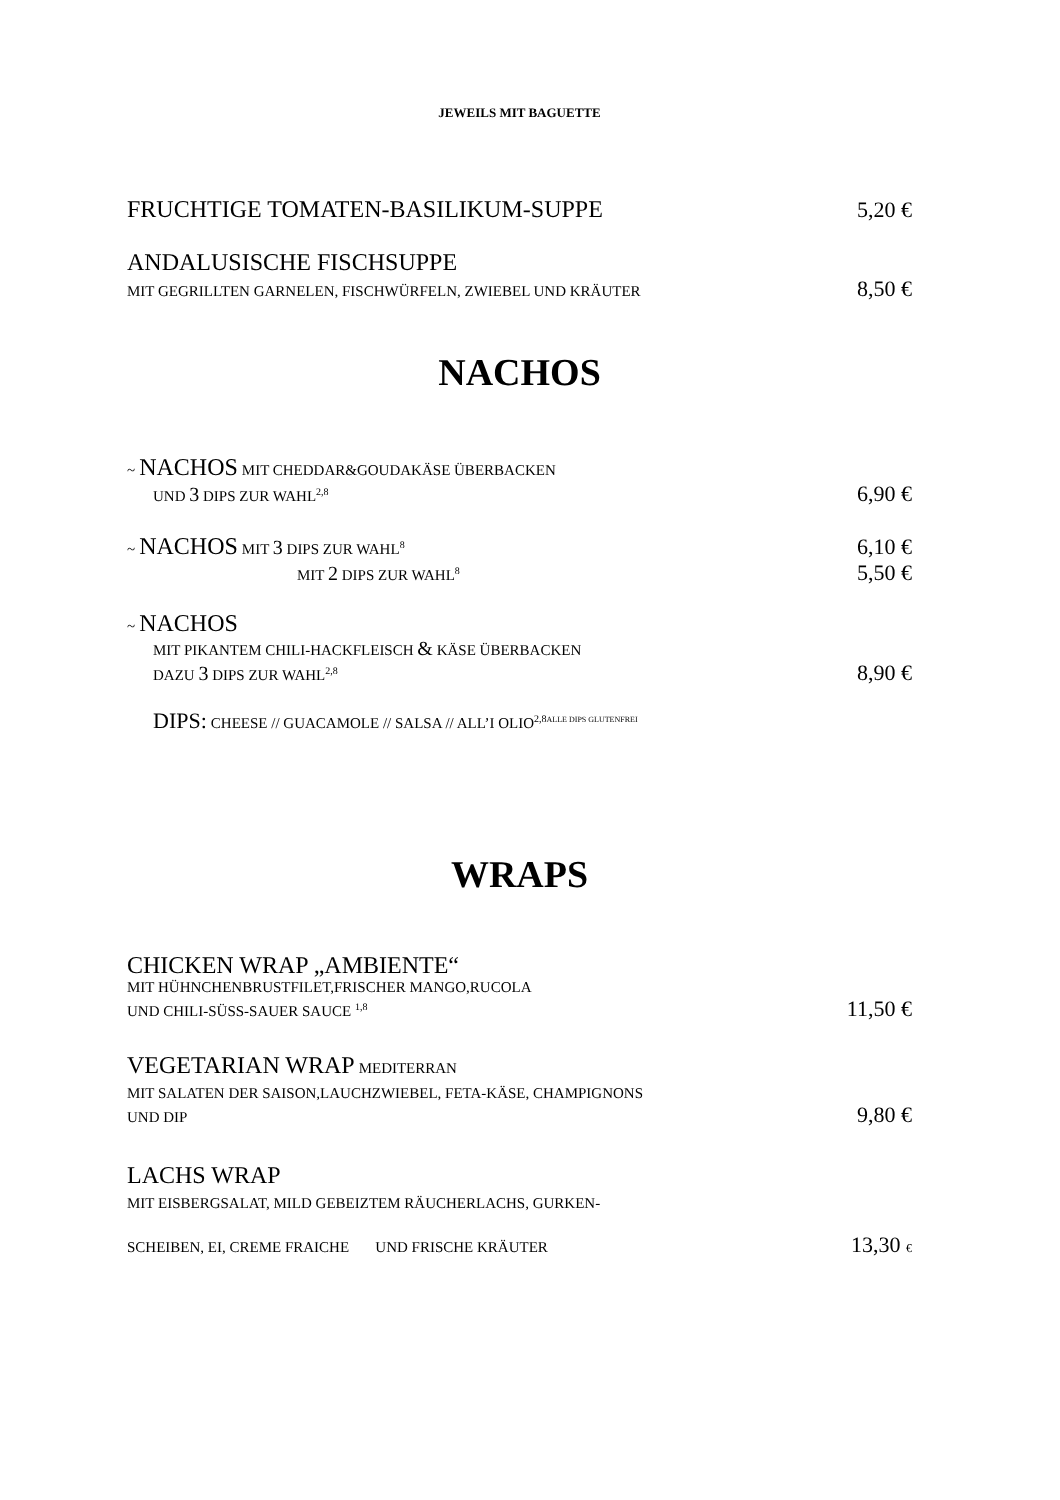JEWEILS MIT BAGUETTE
FRUCHTIGE TOMATEN-BASILIKUM-SUPPE 5,20 €
ANDALUSISCHE FISCHSUPPE
MIT GEGRILLTEN GARNELEN, FISCHWÜRFELN, ZWIEBEL UND KRÄUTER 8,50 €
NACHOS
~ NACHOS MIT CHEDDAR&GOUDAKÄSE ÜBERBACKEN
UND 3 DIPS ZUR WAHL<sup>2,8</sup> 6,90 €
~ NACHOS MIT 3 DIPS ZUR WAHL<sup>8</sup> 6,10 €
MIT 2 DIPS ZUR WAHL<sup>8</sup> 5,50 €
~ NACHOS
MIT PIKANTEM CHILI-HACKFLEISCH & KÄSE ÜBERBACKEN
DAZU 3 DIPS ZUR WAHL<sup>2,8</sup> 8,90 €
DIPS: CHEESE // GUACAMOLE // SALSA // ALL’I OLIO<sup>2,8</sup><sup>ALLE DIPS GLUTENFREI</sup>
WRAPS
CHICKEN WRAP „AMBIENTE“
MIT HÜHNCHENBRUSTFILET,FRISCHER MANGO,RUCOLA
UND CHILI-SÜSS-SAUER SAUCE <sup>1,8</sup> 11,50 €
VEGETARIAN WRAP MEDITERRAN
MIT SALATEN DER SAISON,LAUCHZWIEBEL, FETA-KÄSE, CHAMPIGNONS
UND DIP 9,80 €
LACHS WRAP
MIT EISBERGSALAT, MILD GEBEIZTEM RÄUCHERLACHS, GURKEN-
SCHEIBEN, EI, CREME FRAICHE UND FRISCHE KRÄUTER 13,30 €